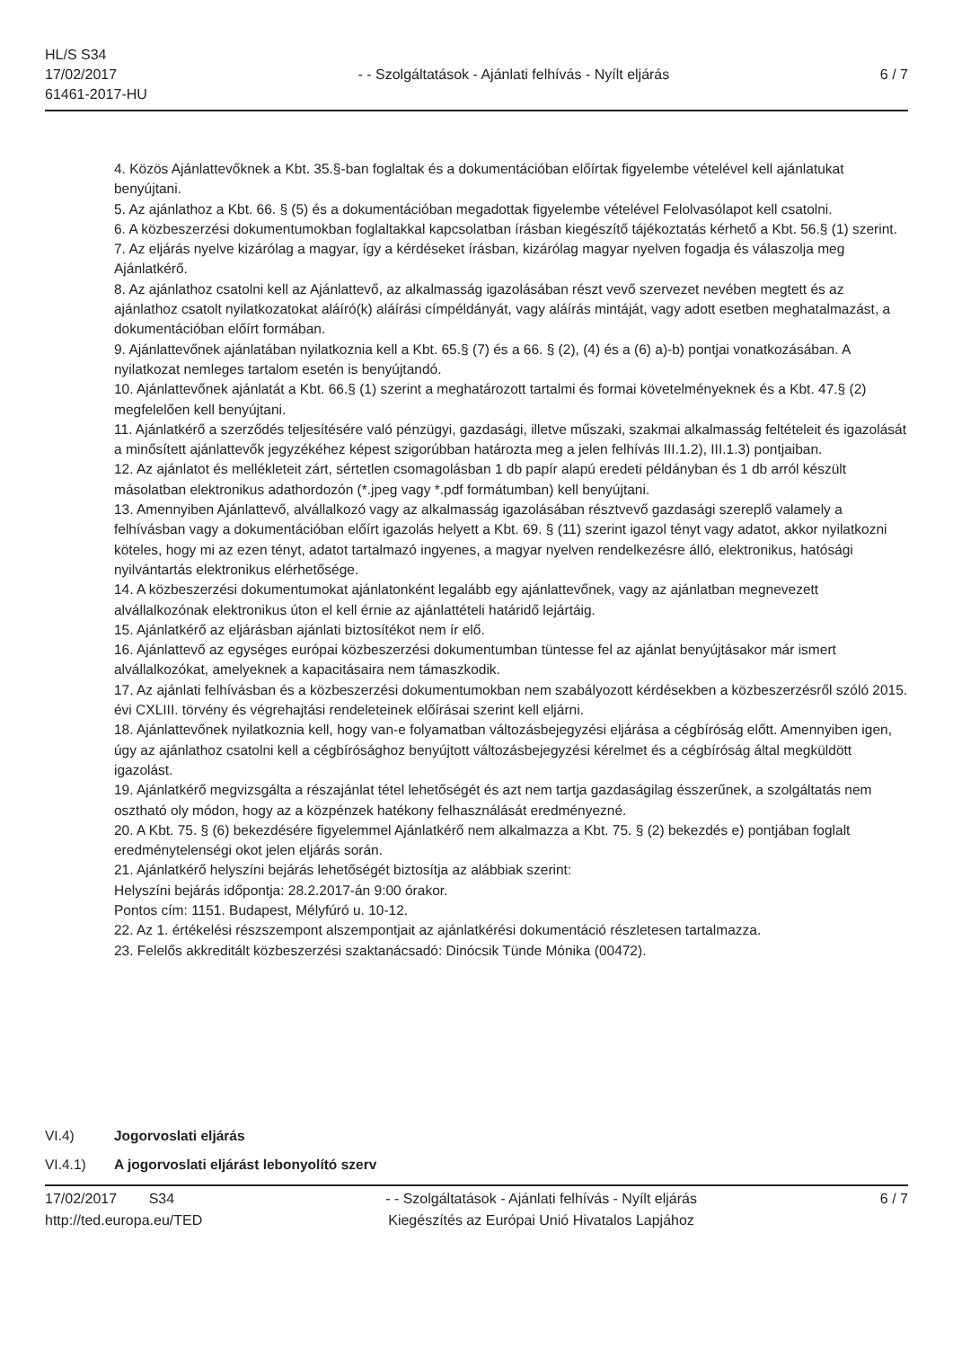HL/S S34
17/02/2017
61461-2017-HU
- - Szolgáltatások - Ajánlati felhívás - Nyílt eljárás
6 / 7
4. Közös Ajánlattevőknek a Kbt. 35.§-ban foglaltak és a dokumentációban előírtak figyelembe vételével kell ajánlatukat benyújtani.
5. Az ajánlathoz a Kbt. 66. § (5) és a dokumentációban megadottak figyelembe vételével Felolvasólapot kell csatolni.
6. A közbeszerzési dokumentumokban foglaltakkal kapcsolatban írásban kiegészítő tájékoztatás kérhető a Kbt. 56.§ (1) szerint.
7. Az eljárás nyelve kizárólag a magyar, így a kérdéseket írásban, kizárólag magyar nyelven fogadja és válaszolja meg Ajánlatkérő.
8. Az ajánlathoz csatolni kell az Ajánlattevő, az alkalmasság igazolásában részt vevő szervezet nevében megtett és az ajánlathoz csatolt nyilatkozatokat aláíró(k) aláírási címpéldányát, vagy aláírás mintáját, vagy adott esetben meghatalmazást, a dokumentációban előírt formában.
9. Ajánlattevőnek ajánlatában nyilatkoznia kell a Kbt. 65.§ (7) és a 66. § (2), (4) és a (6) a)-b) pontjai vonatkozásában. A nyilatkozat nemleges tartalom esetén is benyújtandó.
10. Ajánlattevőnek ajánlatát a Kbt. 66.§ (1) szerint a meghatározott tartalmi és formai követelményeknek és a Kbt. 47.§ (2) megfelelően kell benyújtani.
11. Ajánlatkérő a szerződés teljesítésére való pénzügyi, gazdasági, illetve műszaki, szakmai alkalmasság feltételeit és igazolását a minősített ajánlattevők jegyzékéhez képest szigorúbban határozta meg a jelen felhívás III.1.2), III.1.3) pontjaiban.
12. Az ajánlatot és mellékleteit zárt, sértetlen csomagolásban 1 db papír alapú eredeti példányban és 1 db arról készült másolatban elektronikus adathordozón (*.jpeg vagy *.pdf formátumban) kell benyújtani.
13. Amennyiben Ajánlattevő, alvállalkozó vagy az alkalmasság igazolásában résztvevő gazdasági szereplő valamely a felhívásban vagy a dokumentációban előírt igazolás helyett a Kbt. 69. § (11) szerint igazol tényt vagy adatot, akkor nyilatkozni köteles, hogy mi az ezen tényt, adatot tartalmazó ingyenes, a magyar nyelven rendelkezésre álló, elektronikus, hatósági nyilvántartás elektronikus elérhetősége.
14. A közbeszerzési dokumentumokat ajánlatonként legalább egy ajánlattevőnek, vagy az ajánlatban megnevezett alvállalkozónak elektronikus úton el kell érnie az ajánlattételi határidő lejártáig.
15. Ajánlatkérő az eljárásban ajánlati biztosítékot nem ír elő.
16. Ajánlattevő az egységes európai közbeszerzési dokumentumban tüntesse fel az ajánlat benyújtásakor már ismert alvállalkozókat, amelyeknek a kapacitásaira nem támaszkodik.
17. Az ajánlati felhívásban és a közbeszerzési dokumentumokban nem szabályozott kérdésekben a közbeszerzésről szóló 2015. évi CXLIII. törvény és végrehajtási rendeleteinek előírásai szerint kell eljárni.
18. Ajánlattevőnek nyilatkoznia kell, hogy van-e folyamatban változásbejegyzési eljárása a cégbíróság előtt. Amennyiben igen, úgy az ajánlathoz csatolni kell a cégbírósághoz benyújtott változásbejegyzési kérelmet és a cégbíróság által megküldött igazolást.
19. Ajánlatkérő megvizsgálta a részajánlat tétel lehetőségét és azt nem tartja gazdaságilag ésszerűnek, a szolgáltatás nem osztható oly módon, hogy az a közpénzek hatékony felhasználását eredményezné.
20. A Kbt. 75. § (6) bekezdésére figyelemmel Ajánlatkérő nem alkalmazza a Kbt. 75. § (2) bekezdés e) pontjában foglalt eredménytelenségi okot jelen eljárás során.
21. Ajánlatkérő helyszíni bejárás lehetőségét biztosítja az alábbiak szerint:
Helyszíni bejárás időpontja: 28.2.2017-án 9:00 órakor.
Pontos cím: 1151. Budapest, Mélyfúró u. 10-12.
22. Az 1. értékelési részszempont alszempontjait az ajánlatkérési dokumentáció részletesen tartalmazza.
23. Felelős akkreditált közbeszerzési szaktanácsadó: Dinócsik Tünde Mónika (00472).
VI.4) Jogorvoslati eljárás
VI.4.1) A jogorvoslati eljárást lebonyolító szerv
17/02/2017 S34
http://ted.europa.eu/TED
- - Szolgáltatások - Ajánlati felhívás - Nyílt eljárás
Kiegészítés az Európai Unió Hivatalos Lapjához
6 / 7